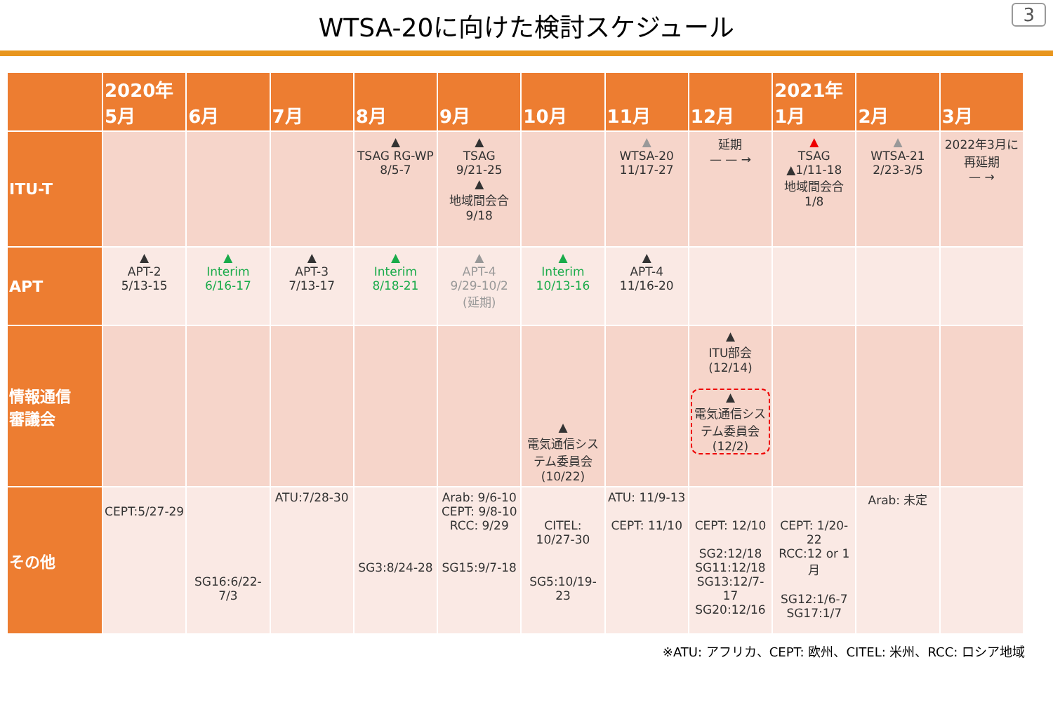WTSA-20に向けた検討スケジュール
3
| | 2020年 5月 | 6月 | 7月 | 8月 | 9月 | 10月 | 11月 | 12月 | 2021年 1月 | 2月 | 3月 |
| --- | --- | --- | --- | --- | --- | --- | --- | --- | --- | --- | --- |
| ITU-T | | | | ▲ TSAG RG-WP 8/5-7 | ▲ TSAG 9/21-25 ▲ 地域間会合 9/18 | | ▲ WTSA-20 11/17-27 | 延期 — — → | ▲ TSAG ▲1/11-18 地域間会合 1/8 | ▲ WTSA-21 2/23-3/5 | 2022年3月に再延期 — → |
| APT | ▲ APT-2 5/13-15 | ▲ Interim 6/16-17 | ▲ APT-3 7/13-17 | ▲ Interim 8/18-21 | ▲ APT-4 9/29-10/2 (延期) | ▲ Interim 10/13-16 | ▲ APT-4 11/16-20 | | | | |
| 情報通信 審議会 | | | | | | ▲ 電気通信システム委員会 (10/22) | | ▲ ITU部会(12/14) ▲ 電気通信システム委員会 (12/2) | | | |
| その他 | CEPT:5/27-29 | SG16:6/22-7/3 | ATU:7/28-30 | SG3:8/24-28 | Arab: 9/6-10 CEPT: 9/8-10 RCC: 9/29 SG15:9/7-18 | CITEL: 10/27-30 SG5:10/19-23 | ATU: 11/9-13 CEPT: 11/10 | CEPT: 12/10 SG2:12/18 SG11:12/18 SG13:12/7-17 SG20:12/16 | CEPT: 1/20-22 RCC:12 or 1月 SG12:1/6-7 SG17:1/7 | Arab: 未定 | |
※ATU: アフリカ、CEPT: 欧州、CITEL: 米州、RCC: ロシア地域